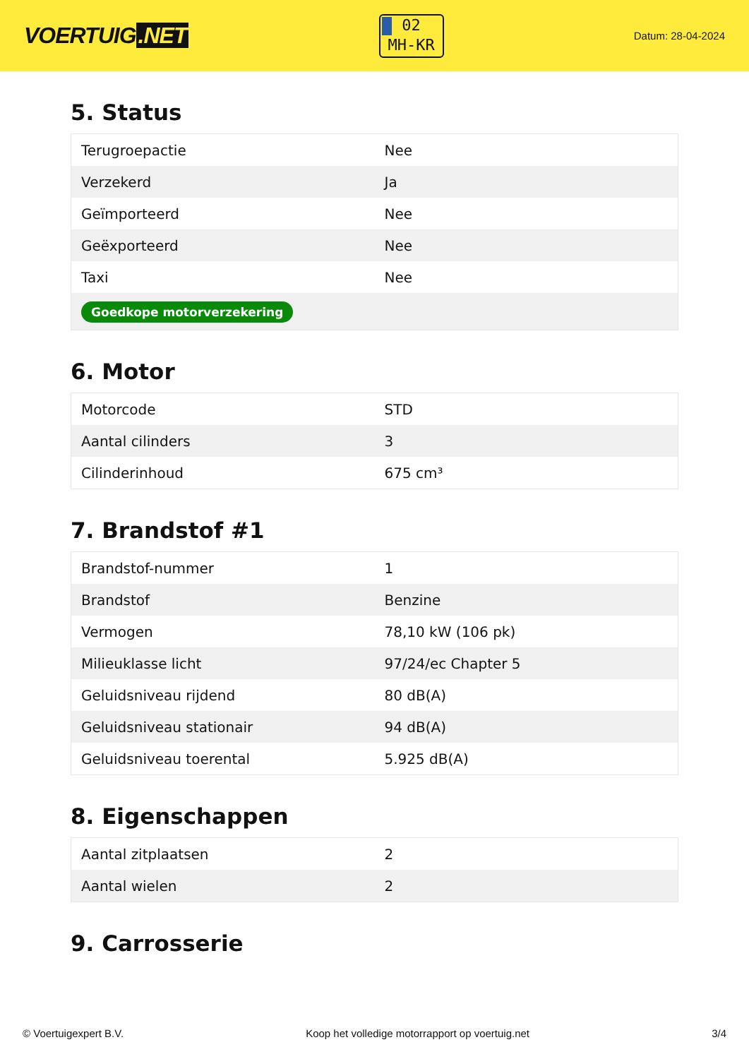VOERTUIG.NET
02
MH-KR
Datum: 28-04-2024
5. Status
| Terugroepactie | Nee |
| Verzekerd | Ja |
| Geïmporteerd | Nee |
| Geëxporteerd | Nee |
| Taxi | Nee |
| Goedkope motorverzekering | |
6. Motor
| Motorcode | STD |
| Aantal cilinders | 3 |
| Cilinderinhoud | 675 cm³ |
7. Brandstof #1
| Brandstof-nummer | 1 |
| Brandstof | Benzine |
| Vermogen | 78,10 kW (106 pk) |
| Milieuklasse licht | 97/24/ec Chapter 5 |
| Geluidsniveau rijdend | 80 dB(A) |
| Geluidsniveau stationair | 94 dB(A) |
| Geluidsniveau toerental | 5.925 dB(A) |
8. Eigenschappen
| Aantal zitplaatsen | 2 |
| Aantal wielen | 2 |
9. Carrosserie
© Voertuigexpert B.V. Koop het volledige motorrapport op voertuig.net 3/4